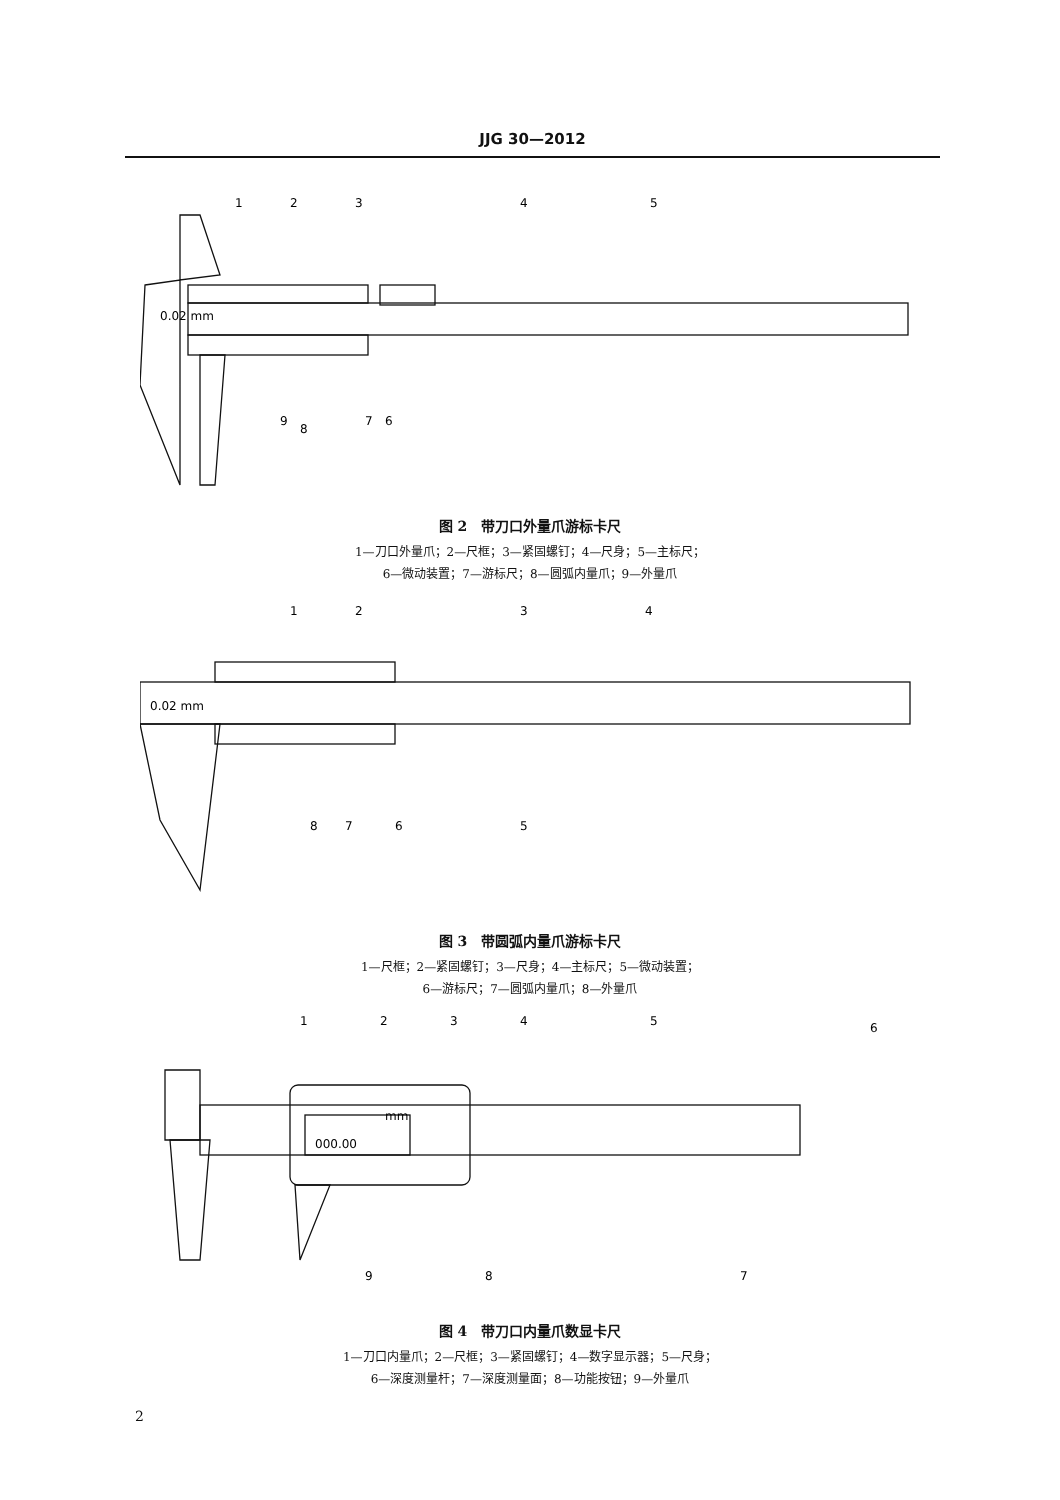JJG 30—2012
1
2
3
4
5
0.02 mm
6
7
9
8
图 2　带刀口外量爪游标卡尺
1—刀口外量爪；2—尺框；3—紧固螺钉；4—尺身；5—主标尺；
6—微动装置；7—游标尺；8—圆弧内量爪；9—外量爪
1
2
3
4
0.02 mm
5
6
7
8
图 3　带圆弧内量爪游标卡尺
1—尺框；2—紧固螺钉；3—尺身；4—主标尺；5—微动装置；
6—游标尺；7—圆弧内量爪；8—外量爪
1
2
3
4
5
6
mm
000.00
7
8
9
图 4　带刀口内量爪数显卡尺
1—刀口内量爪；2—尺框；3—紧固螺钉；4—数字显示器；5—尺身；
6—深度测量杆；7—深度测量面；8—功能按钮；9—外量爪
2